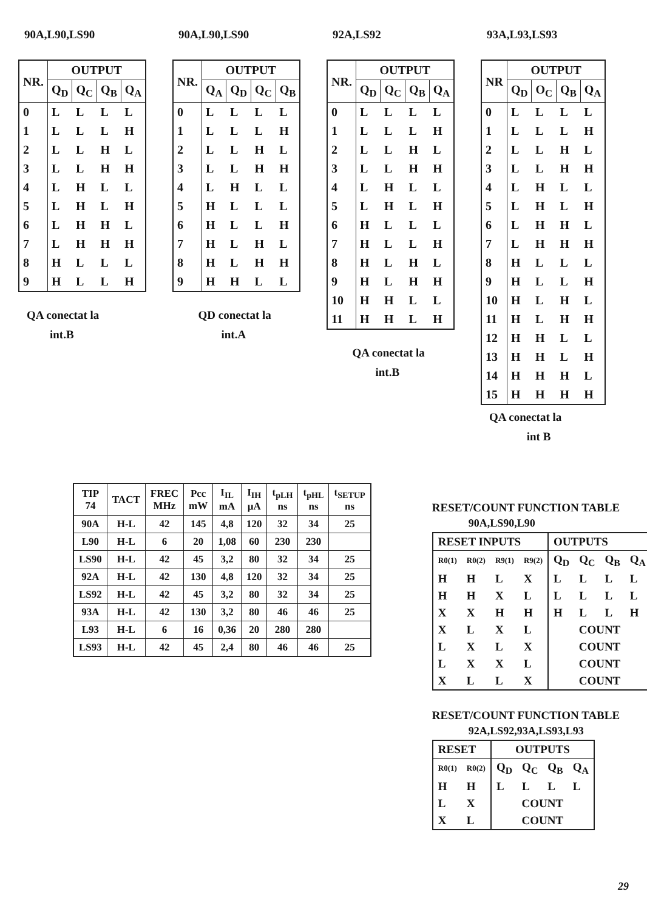90A,L90,LS90
| NR. | OUTPUT | | | |
| --- | --- | --- | --- | --- |
| | Q<sub>D</sub> | Q<sub>C</sub> | Q<sub>B</sub> | Q<sub>A</sub> |
| 0 | L | L | L | L |
| 1 | L | L | L | H |
| 2 | L | L | H | L |
| 3 | L | L | H | H |
| 4 | L | H | L | L |
| 5 | L | H | L | H |
| 6 | L | H | H | L |
| 7 | L | H | H | H |
| 8 | H | L | L | L |
| 9 | H | L | L | H |
QA conectat la
int.B
90A,L90,LS90
| NR. | OUTPUT | | | |
| --- | --- | --- | --- | --- |
| | Q<sub>A</sub> | Q<sub>D</sub> | Q<sub>C</sub> | Q<sub>B</sub> |
| 0 | L | L | L | L |
| 1 | L | L | L | H |
| 2 | L | L | H | L |
| 3 | L | L | H | H |
| 4 | L | H | L | L |
| 5 | H | L | L | L |
| 6 | H | L | L | H |
| 7 | H | L | H | L |
| 8 | H | L | H | H |
| 9 | H | H | L | L |
QD conectat la
int.A
92A,LS92
| NR. | OUTPUT | | | |
| --- | --- | --- | --- | --- |
| | Q<sub>D</sub> | Q<sub>C</sub> | Q<sub>B</sub> | Q<sub>A</sub> |
| 0 | L | L | L | L |
| 1 | L | L | L | H |
| 2 | L | L | H | L |
| 3 | L | L | H | H |
| 4 | L | H | L | L |
| 5 | L | H | L | H |
| 6 | H | L | L | L |
| 7 | H | L | L | H |
| 8 | H | L | H | L |
| 9 | H | L | H | H |
| 10 | H | H | L | L |
| 11 | H | H | L | H |
QA conectat la
int.B
93A,L93,LS93
| NR | OUTPUT | | | |
| --- | --- | --- | --- | --- |
| | Q<sub>D</sub> | O<sub>C</sub> | Q<sub>B</sub> | Q<sub>A</sub> |
| 0 | L | L | L | L |
| 1 | L | L | L | H |
| 2 | L | L | H | L |
| 3 | L | L | H | H |
| 4 | L | H | L | L |
| 5 | L | H | L | H |
| 6 | L | H | H | L |
| 7 | L | H | H | H |
| 8 | H | L | L | L |
| 9 | H | L | L | H |
| 10 | H | L | H | L |
| 11 | H | L | H | H |
| 12 | H | H | L | L |
| 13 | H | H | L | H |
| 14 | H | H | H | L |
| 15 | H | H | H | H |
QA conectat la
int B
| TIP 74 | TACT | FREC MHz | Pcc mW | I<sub>IL</sub> mA | I<sub>IH</sub> µA | t<sub>pLH</sub> ns | t<sub>pHL</sub> ns | t<sub>SETUP</sub> ns |
| --- | --- | --- | --- | --- | --- | --- | --- | --- |
| 90A | H-L | 42 | 145 | 4,8 | 120 | 32 | 34 | 25 |
| L90 | H-L | 6 | 20 | 1,08 | 60 | 230 | 230 | |
| LS90 | H-L | 42 | 45 | 3,2 | 80 | 32 | 34 | 25 |
| 92A | H-L | 42 | 130 | 4,8 | 120 | 32 | 34 | 25 |
| LS92 | H-L | 42 | 45 | 3,2 | 80 | 32 | 34 | 25 |
| 93A | H-L | 42 | 130 | 3,2 | 80 | 46 | 46 | 25 |
| L93 | H-L | 6 | 16 | 0,36 | 20 | 280 | 280 | |
| LS93 | H-L | 42 | 45 | 2,4 | 80 | 46 | 46 | 25 |
RESET/COUNT FUNCTION TABLE
90A,LS90,L90
| RESET INPUTS | | | | OUTPUTS | | | |
| --- | --- | --- | --- | --- | --- | --- | --- |
| R0(1) | R0(2) | R9(1) | R9(2) | Q<sub>D</sub> | Q<sub>C</sub> | Q<sub>B</sub> | Q<sub>A</sub> |
| H | H | L | X | L | L | L | L |
| H | H | X | L | L | L | L | L |
| X | X | H | H | H | L | L | H |
| X | L | X | L | COUNT | | | |
| L | X | L | X | COUNT | | | |
| L | X | X | L | COUNT | | | |
| X | L | L | X | COUNT | | | |
RESET/COUNT FUNCTION TABLE
92A,LS92,93A,LS93,L93
| RESET | | OUTPUTS | | | |
| --- | --- | --- | --- | --- | --- |
| R0(1) | R0(2) | Q<sub>D</sub> | Q<sub>C</sub> | Q<sub>B</sub> | Q<sub>A</sub> |
| H | H | L | L | L | L |
| L | X | COUNT | | | |
| X | L | COUNT | | | |
29